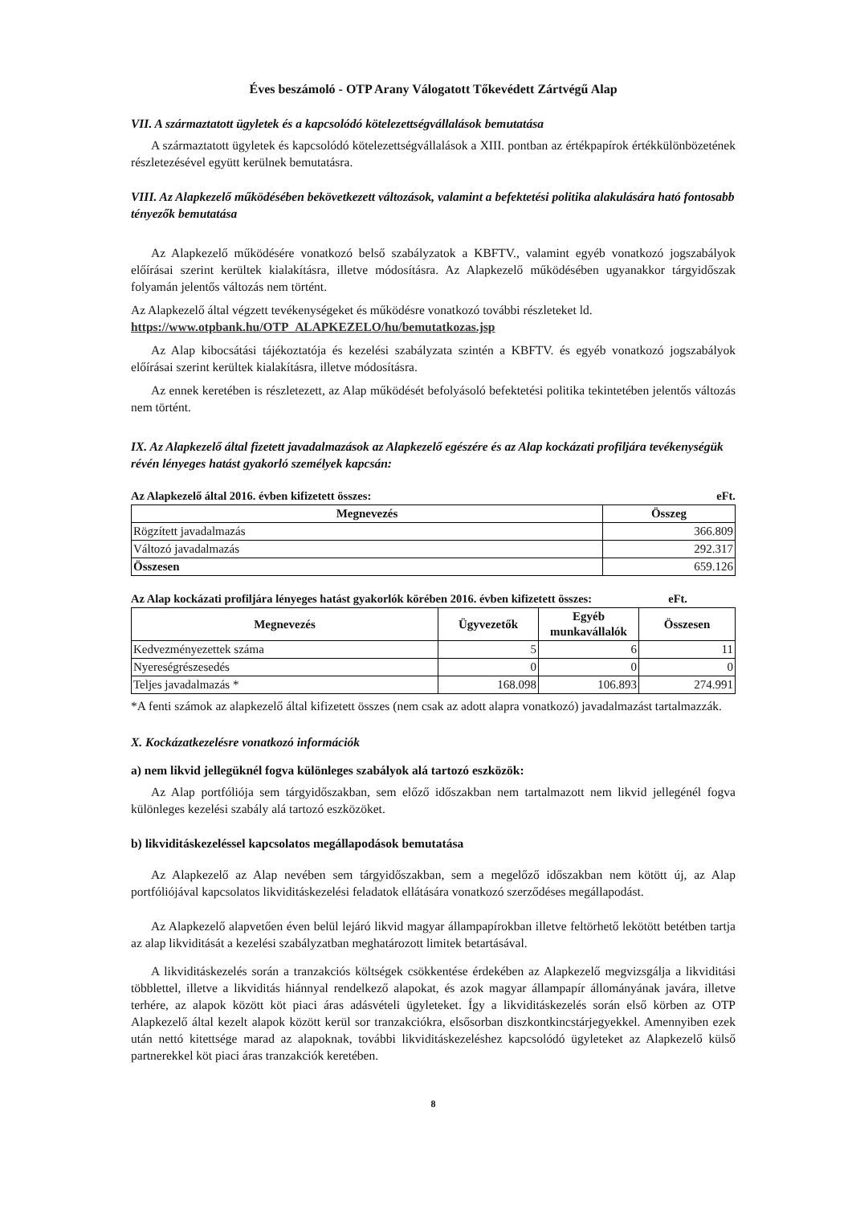Éves beszámoló - OTP Arany Válogatott Tőkevédett Zártvégű Alap
VII. A származtatott ügyletek és a kapcsolódó kötelezettségvállalások bemutatása
A származtatott ügyletek és kapcsolódó kötelezettségvállalások a XIII. pontban az értékpapírok értékkülönbözetének részletezésével együtt kerülnek bemutatásra.
VIII. Az Alapkezelő működésében bekövetkezett változások, valamint a befektetési politika alakulására ható fontosabb tényezők bemutatása
Az Alapkezelő működésére vonatkozó belső szabályzatok a KBFTV., valamint egyéb vonatkozó jogszabályok előírásai szerint kerültek kialakításra, illetve módosításra. Az Alapkezelő működésében ugyanakkor tárgyidőszak folyamán jelentős változás nem történt.
Az Alapkezelő által végzett tevékenységeket és működésre vonatkozó további részleteket ld.
https://www.otpbank.hu/OTP_ALAPKEZELO/hu/bemutatkozas.jsp
Az Alap kibocsátási tájékoztatója és kezelési szabályzata szintén a KBFTV. és egyéb vonatkozó jogszabályok előírásai szerint kerültek kialakításra, illetve módosításra.
Az ennek keretében is részletezett, az Alap működését befolyásoló befektetési politika tekintetében jelentős változás nem történt.
IX. Az Alapkezelő által fizetett javadalmazások az Alapkezelő egészére és az Alap kockázati profiljára tevékenységük révén lényeges hatást gyakorló személyek kapcsán:
Az Alapkezelő által 2016. évben kifizetett összes: eFt.
| Megnevezés | Összeg |
| --- | --- |
| Rögzített javadalmazás | 366.809 |
| Változó javadalmazás | 292.317 |
| Összesen | 659.126 |
Az Alap kockázati profiljára lényeges hatást gyakorlók körében 2016. évben kifizetett összes: eFt.
| Megnevezés | Ügyvezetők | Egyéb munkavállalók | Összesen |
| --- | --- | --- | --- |
| Kedvezményezettek száma | 5 | 6 | 11 |
| Nyereségrészesedés | 0 | 0 | 0 |
| Teljes javadalmazás * | 168.098 | 106.893 | 274.991 |
*A fenti számok az alapkezelő által kifizetett összes (nem csak az adott alapra vonatkozó) javadalmazást tartalmazzák.
X. Kockázatkezelésre vonatkozó információk
a) nem likvid jellegüknél fogva különleges szabályok alá tartozó eszközök:
Az Alap portfóliója sem tárgyidőszakban, sem előző időszakban nem tartalmazott nem likvid jellegénél fogva különleges kezelési szabály alá tartozó eszközöket.
b) likviditáskezeléssel kapcsolatos megállapodások bemutatása
Az Alapkezelő az Alap nevében sem tárgyidőszakban, sem a megelőző időszakban nem kötött új, az Alap portfóliójával kapcsolatos likviditáskezelési feladatok ellátására vonatkozó szerződéses megállapodást.
Az Alapkezelő alapvetően éven belül lejáró likvid magyar állampapírokban illetve feltörhető lekötött betétben tartja az alap likviditását a kezelési szabályzatban meghatározott limitek betartásával.
A likviditáskezelés során a tranzakciós költségek csökkentése érdekében az Alapkezelő megvizsgálja a likviditási többlettel, illetve a likviditás hiánnyal rendelkező alapokat, és azok magyar állampapír állományának javára, illetve terhére, az alapok között köt piaci áras adásvételi ügyleteket. Így a likviditáskezelés során első körben az OTP Alapkezelő által kezelt alapok között kerül sor tranzakciókra, elsősorban diszkontkincstárjegyekkel. Amennyiben ezek után nettó kitettsége marad az alapoknak, további likviditáskezeléshez kapcsolódó ügyleteket az Alapkezelő külső partnerekkel köt piaci áras tranzakciók keretében.
8